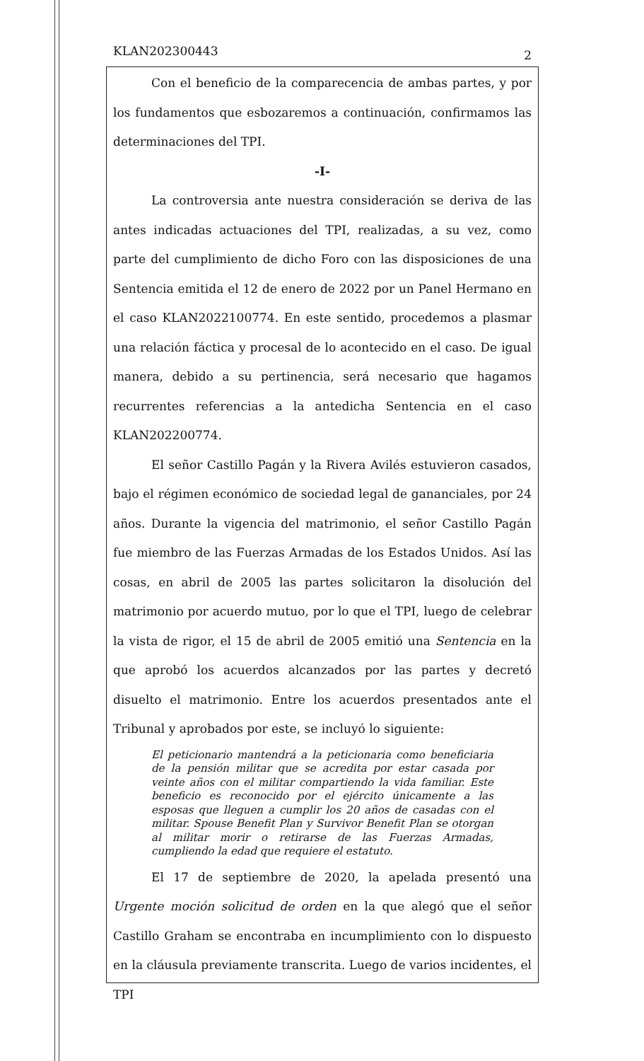KLAN202300443 2
Con el beneficio de la comparecencia de ambas partes, y por los fundamentos que esbozaremos a continuación, confirmamos las determinaciones del TPI.
-I-
La controversia ante nuestra consideración se deriva de las antes indicadas actuaciones del TPI, realizadas, a su vez, como parte del cumplimiento de dicho Foro con las disposiciones de una Sentencia emitida el 12 de enero de 2022 por un Panel Hermano en el caso KLAN2022100774. En este sentido, procedemos a plasmar una relación fáctica y procesal de lo acontecido en el caso. De igual manera, debido a su pertinencia, será necesario que hagamos recurrentes referencias a la antedicha Sentencia en el caso KLAN202200774.
El señor Castillo Pagán y la Rivera Avilés estuvieron casados, bajo el régimen económico de sociedad legal de gananciales, por 24 años. Durante la vigencia del matrimonio, el señor Castillo Pagán fue miembro de las Fuerzas Armadas de los Estados Unidos. Así las cosas, en abril de 2005 las partes solicitaron la disolución del matrimonio por acuerdo mutuo, por lo que el TPI, luego de celebrar la vista de rigor, el 15 de abril de 2005 emitió una Sentencia en la que aprobó los acuerdos alcanzados por las partes y decretó disuelto el matrimonio. Entre los acuerdos presentados ante el Tribunal y aprobados por este, se incluyó lo siguiente:
El peticionario mantendrá a la peticionaria como beneficiaria de la pensión militar que se acredita por estar casada por veinte años con el militar compartiendo la vida familiar. Este beneficio es reconocido por el ejército únicamente a las esposas que lleguen a cumplir los 20 años de casadas con el militar. Spouse Benefit Plan y Survivor Benefit Plan se otorgan al militar morir o retirarse de las Fuerzas Armadas, cumpliendo la edad que requiere el estatuto.
El 17 de septiembre de 2020, la apelada presentó una Urgente moción solicitud de orden en la que alegó que el señor Castillo Graham se encontraba en incumplimiento con lo dispuesto en la cláusula previamente transcrita. Luego de varios incidentes, el TPI